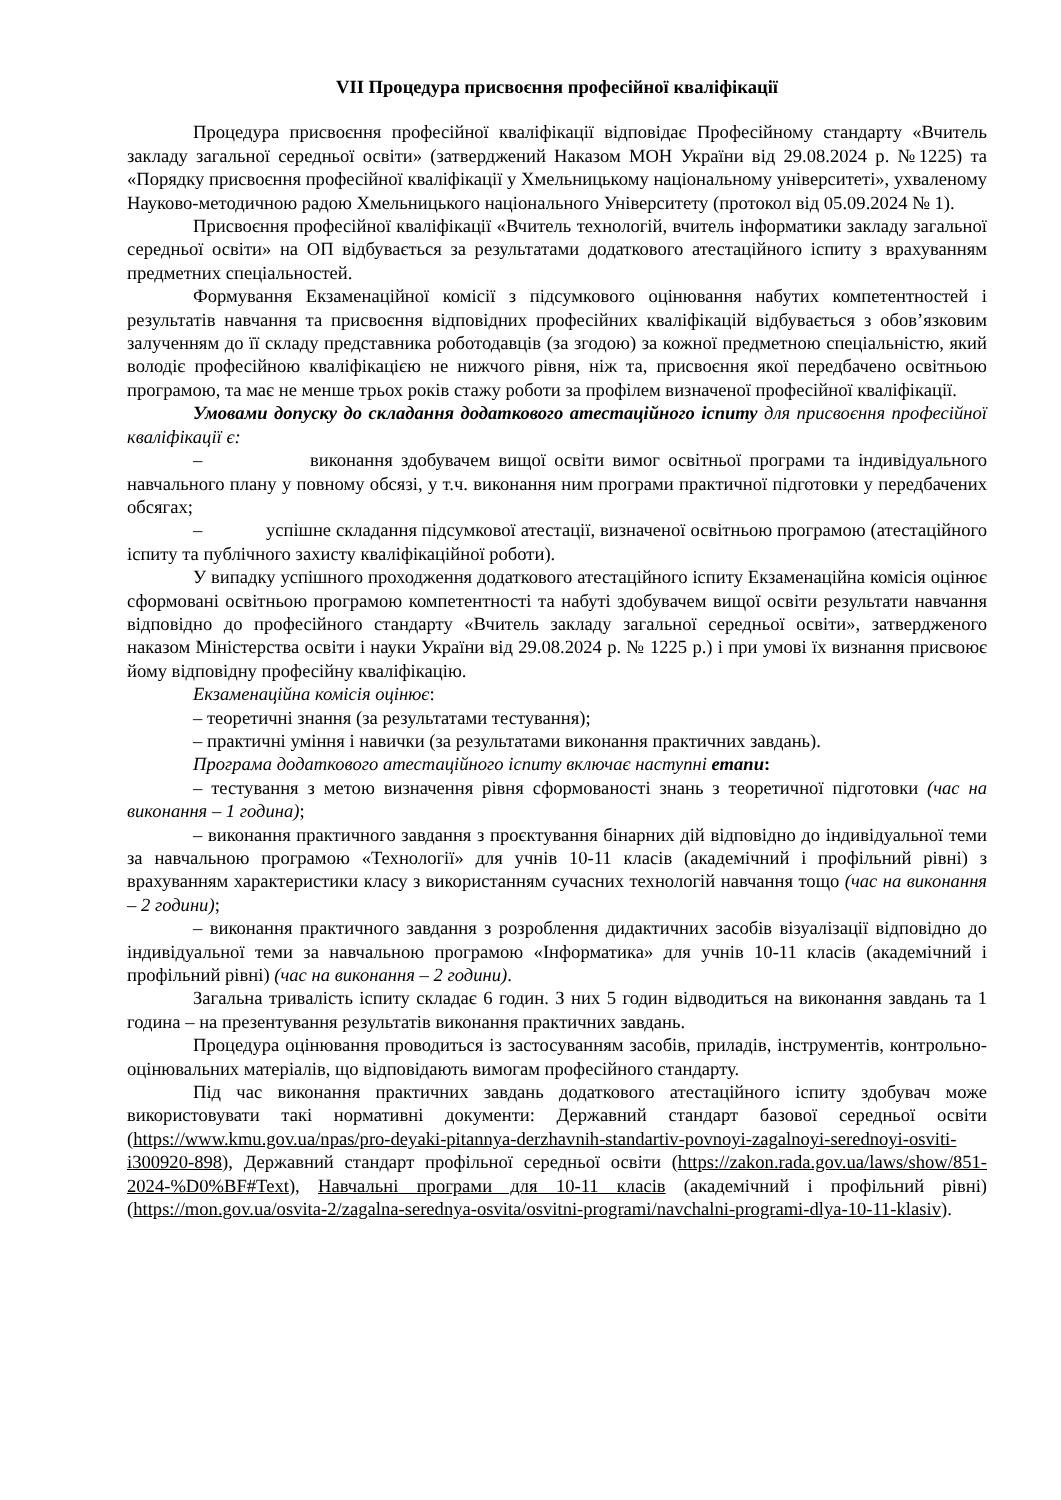VІІ Процедура присвоєння професійної кваліфікації
Процедура присвоєння професійної кваліфікації відповідає Професійному стандарту «Вчитель закладу загальної середньої освіти» (затверджений Наказом МОН України від 29.08.2024 р. №1225) та «Порядку присвоєння професійної кваліфікації у Хмельницькому національному університеті», ухваленому Науково-методичною радою Хмельницького національного Університету (протокол від 05.09.2024 № 1).
Присвоєння професійної кваліфікації «Вчитель технологій, вчитель інформатики закладу загальної середньої освіти» на ОП відбувається за результатами додаткового атестаційного іспиту з врахуванням предметних спеціальностей.
Формування Екзаменаційної комісії з підсумкового оцінювання набутих компетентностей і результатів навчання та присвоєння відповідних професійних кваліфікацій відбувається з обов’язковим залученням до її складу представника роботодавців (за згодою) за кожної предметною спеціальністю, який володіє професійною кваліфікацією не нижчого рівня, ніж та, присвоєння якої передбачено освітньою програмою, та має не менше трьох років стажу роботи за профілем визначеної професійної кваліфікації.
Умовами допуску до складання додаткового атестаційного іспиту для присвоєння професійної кваліфікації є:
– виконання здобувачем вищої освіти вимог освітньої програми та індивідуального навчального плану у повному обсязі, у т.ч. виконання ним програми практичної підготовки у передбачених обсягах;
– успішне складання підсумкової атестації, визначеної освітньою програмою (атестаційного іспиту та публічного захисту кваліфікаційної роботи).
У випадку успішного проходження додаткового атестаційного іспиту Екзаменаційна комісія оцінює сформовані освітньою програмою компетентності та набуті здобувачем вищої освіти результати навчання відповідно до професійного стандарту «Вчитель закладу загальної середньої освіти», затвердженого наказом Міністерства освіти і науки України від 29.08.2024 р. № 1225 р.) і при умові їх визнання присвоює йому відповідну професійну кваліфікацію.
Екзаменаційна комісія оцінює:
– теоретичні знання (за результатами тестування);
– практичні уміння і навички (за результатами виконання практичних завдань).
Програма додаткового атестаційного іспиту включає наступні етапи:
– тестування з метою визначення рівня сформованості знань з теоретичної підготовки (час на виконання – 1 година);
– виконання практичного завдання з проєктування бінарних дій відповідно до індивідуальної теми за навчальною програмою «Технології» для учнів 10-11 класів (академічний і профільний рівні) з врахуванням характеристики класу з використанням сучасних технологій навчання тощо (час на виконання – 2 години);
– виконання практичного завдання з розроблення дидактичних засобів візуалізації відповідно до індивідуальної теми за навчальною програмою «Інформатика» для учнів 10-11 класів (академічний і профільний рівні) (час на виконання – 2 години).
Загальна тривалість іспиту складає 6 годин. З них 5 годин відводиться на виконання завдань та 1 година – на презентування результатів виконання практичних завдань.
Процедура оцінювання проводиться із застосуванням засобів, приладів, інструментів, контрольно-оцінювальних матеріалів, що відповідають вимогам професійного стандарту.
Під час виконання практичних завдань додаткового атестаційного іспиту здобувач може використовувати такі нормативні документи: Державний стандарт базової середньої освіти (https://www.kmu.gov.ua/npas/pro-deyaki-pitannya-derzhavnih-standartiv-povnoyi-zagalnoyi-serednoyi-osviti-i300920-898), Державний стандарт профільної середньої освіти (https://zakon.rada.gov.ua/laws/show/851-2024-%D0%BF#Text), Навчальні програми для 10-11 класів (академічний і профільний рівні) (https://mon.gov.ua/osvita-2/zagalna-serednya-osvita/osvitni-programi/navchalni-programi-dlya-10-11-klasiv).